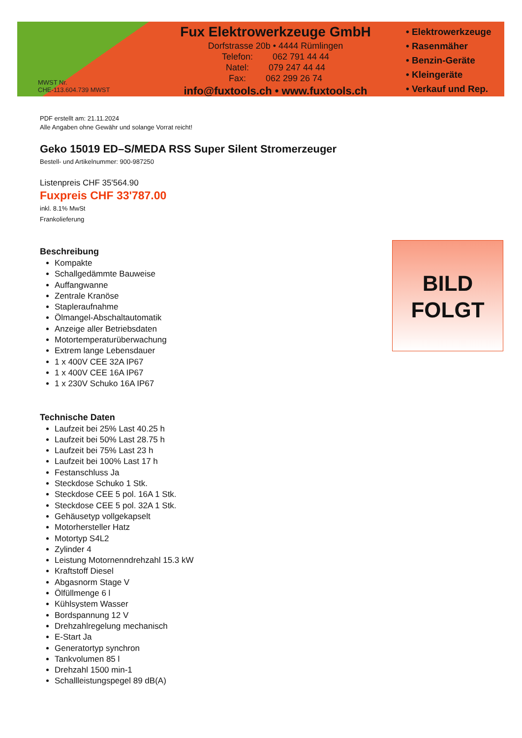MWST Nr.
CHE-113.604.739 MWST
Fux Elektrowerkzeuge GmbH
Dorfstrasse 20b • 4444 Rümlingen
Telefon: 062 791 44 44
Natel: 079 247 44 44
Fax: 062 299 26 74
info@fuxtools.ch • www.fuxtools.ch
• Elektrowerkzeuge
• Rasenmäher
• Benzin-Geräte
• Kleingeräte
• Verkauf und Rep.
PDF erstellt am: 21.11.2024
Alle Angaben ohne Gewähr und solange Vorrat reicht!
Geko 15019 ED–S/MEDA RSS Super Silent Stromerzeuger
Bestell- und Artikelnummer: 900-987250
Listenpreis CHF 35'564.90
Fuxpreis CHF 33'787.00
inkl. 8.1% MwSt
Frankolieferung
Beschreibung
Kompakte
Schallgedämmte Bauweise
Auffangwanne
Zentrale Kranöse
Stapleraufnahme
Ölmangel-Abschaltautomatik
Anzeige aller Betriebsdaten
Motortemperaturüberwachung
Extrem lange Lebensdauer
1 x 400V CEE 32A IP67
1 x 400V CEE 16A IP67
1 x 230V Schuko 16A IP67
Technische Daten
Laufzeit bei 25% Last 40.25 h
Laufzeit bei 50% Last 28.75 h
Laufzeit bei 75% Last 23 h
Laufzeit bei 100% Last 17 h
Festanschluss Ja
Steckdose Schuko 1 Stk.
Steckdose CEE 5 pol. 16A 1 Stk.
Steckdose CEE 5 pol. 32A 1 Stk.
Gehäusetyp vollgekapselt
Motorhersteller Hatz
Motortyp S4L2
Zylinder 4
Leistung Motornenndrehzahl 15.3 kW
Kraftstoff Diesel
Abgasnorm Stage V
Ölfüllmenge 6 l
Kühlsystem Wasser
Bordspannung 12 V
Drehzahlregelung mechanisch
E-Start Ja
Generatortyp synchron
Tankvolumen 85 l
Drehzahl 1500 min-1
Schallleistungspegel 89 dB(A)
BILD
FOLGT